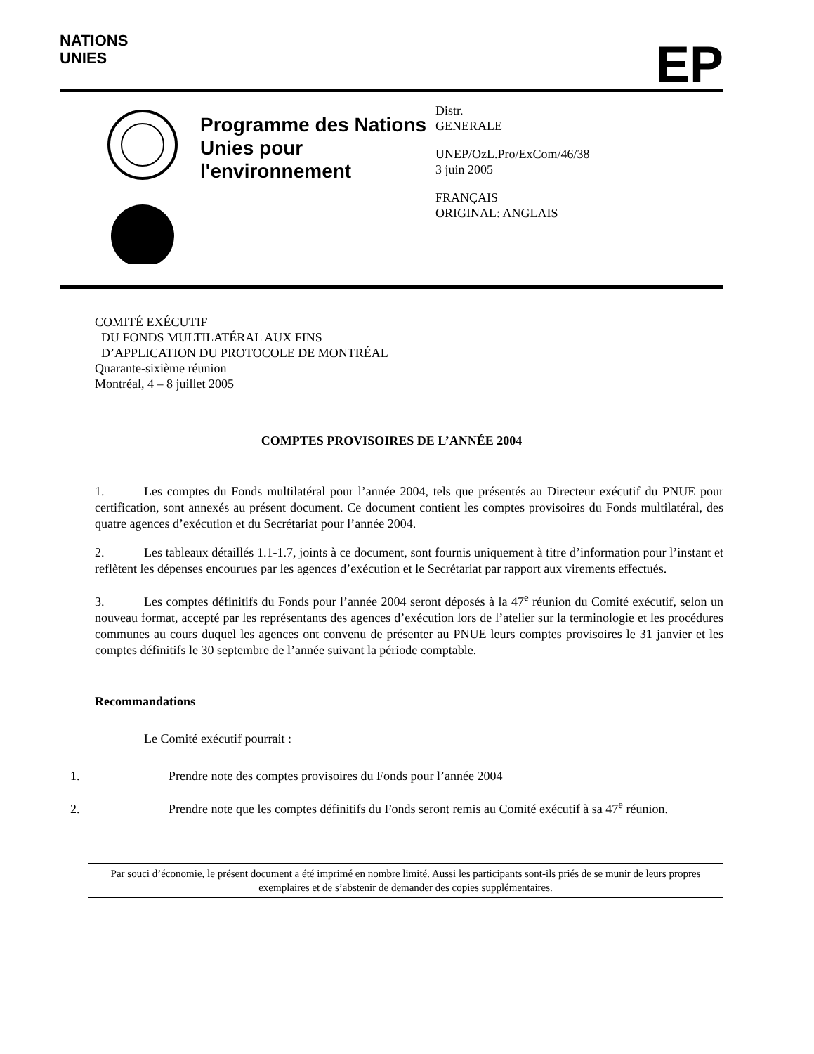NATIONS
UNIES
EP
Programme des Nations Unies pour l'environnement
Distr.
GENERALE
UNEP/OzL.Pro/ExCom/46/38
3 juin 2005
FRANÇAIS
ORIGINAL: ANGLAIS
COMITÉ EXÉCUTIF
DU FONDS MULTILATÉRAL AUX FINS
D’APPLICATION DU PROTOCOLE DE MONTRÉAL
Quarante-sixième réunion
Montréal, 4 – 8 juillet 2005
COMPTES PROVISOIRES DE L’ANNÉE 2004
1. Les comptes du Fonds multilatéral pour l’année 2004, tels que présentés au Directeur exécutif du PNUE pour certification, sont annexés au présent document. Ce document contient les comptes provisoires du Fonds multilatéral, des quatre agences d’exécution et du Secrétariat pour l’année 2004.
2. Les tableaux détaillés 1.1-1.7, joints à ce document, sont fournis uniquement à titre d’information pour l’instant et reflètent les dépenses encourues par les agences d’exécution et le Secrétariat par rapport aux virements effectués.
3. Les comptes définitifs du Fonds pour l’année 2004 seront déposés à la 47<sup>e</sup> réunion du Comité exécutif, selon un nouveau format, accepté par les représentants des agences d’exécution lors de l’atelier sur la terminologie et les procédures communes au cours duquel les agences ont convenu de présenter au PNUE leurs comptes provisoires le 31 janvier et les comptes définitifs le 30 septembre de l’année suivant la période comptable.
Recommandations
Le Comité exécutif pourrait :
1. Prendre note des comptes provisoires du Fonds pour l’année 2004
2. Prendre note que les comptes définitifs du Fonds seront remis au Comité exécutif à sa 47<sup>e</sup> réunion.
Par souci d’économie, le présent document a été imprimé en nombre limité. Aussi les participants sont-ils priés de se munir de leurs propres exemplaires et de s’abstenir de demander des copies supplémentaires.